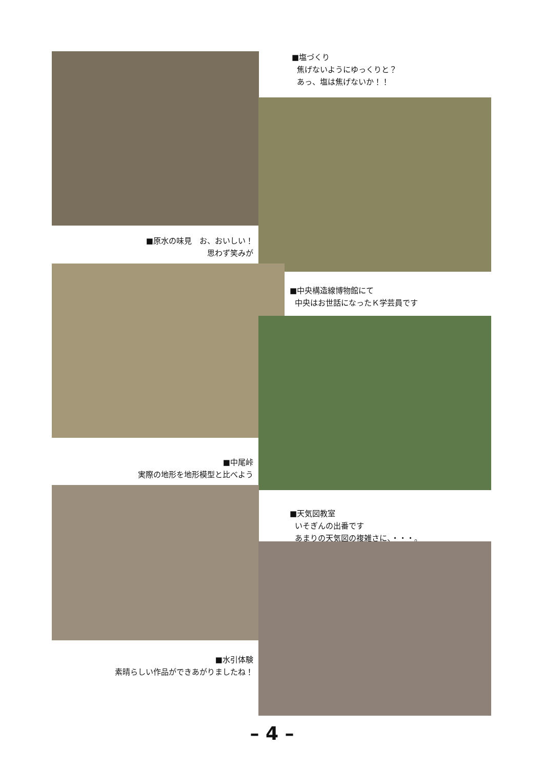■塩づくり
焦げないようにゆっくりと？
あっ、塩は焦げないか！！
■原水の味見　お、おいしい！
思わず笑みが
■中央構造線博物館にて
中央はお世話になったＫ学芸員です
■中尾峠
実際の地形を地形模型と比べよう
■天気図教室
いそぎんの出番です
あまりの天気図の複雑さに、・・・。
■水引体験
素晴らしい作品ができあがりましたね！
– 4 –